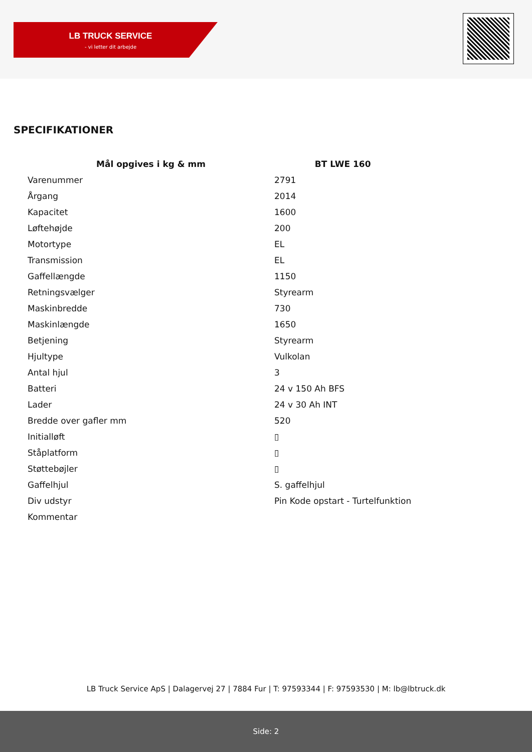LB TRUCK SERVICE
- vi letter dit arbejde
SPECIFIKATIONER
| Mål opgives i kg & mm | BT LWE 160 |
| --- | --- |
| Varenummer | 2791 |
| Årgang | 2014 |
| Kapacitet | 1600 |
| Løftehøjde | 200 |
| Motortype | EL |
| Transmission | EL |
| Gaffellængde | 1150 |
| Retningsvælger | Styrearm |
| Maskinbredde | 730 |
| Maskinlængde | 1650 |
| Betjening | Styrearm |
| Hjultype | Vulkolan |
| Antal hjul | 3 |
| Batteri | 24 v 150 Ah BFS |
| Lader | 24 v 30 Ah INT |
| Bredde over gafler mm | 520 |
| Initialløft | ▯ |
| Ståplatform | ▯ |
| Støttebøjler | ▯ |
| Gaffelhjul | S. gaffelhjul |
| Div udstyr | Pin Kode opstart - Turtelfunktion |
| Kommentar | |
LB Truck Service ApS | Dalagervej 27 | 7884 Fur | T: 97593344 | F: 97593530 | M: lb@lbtruck.dk
Side: 2